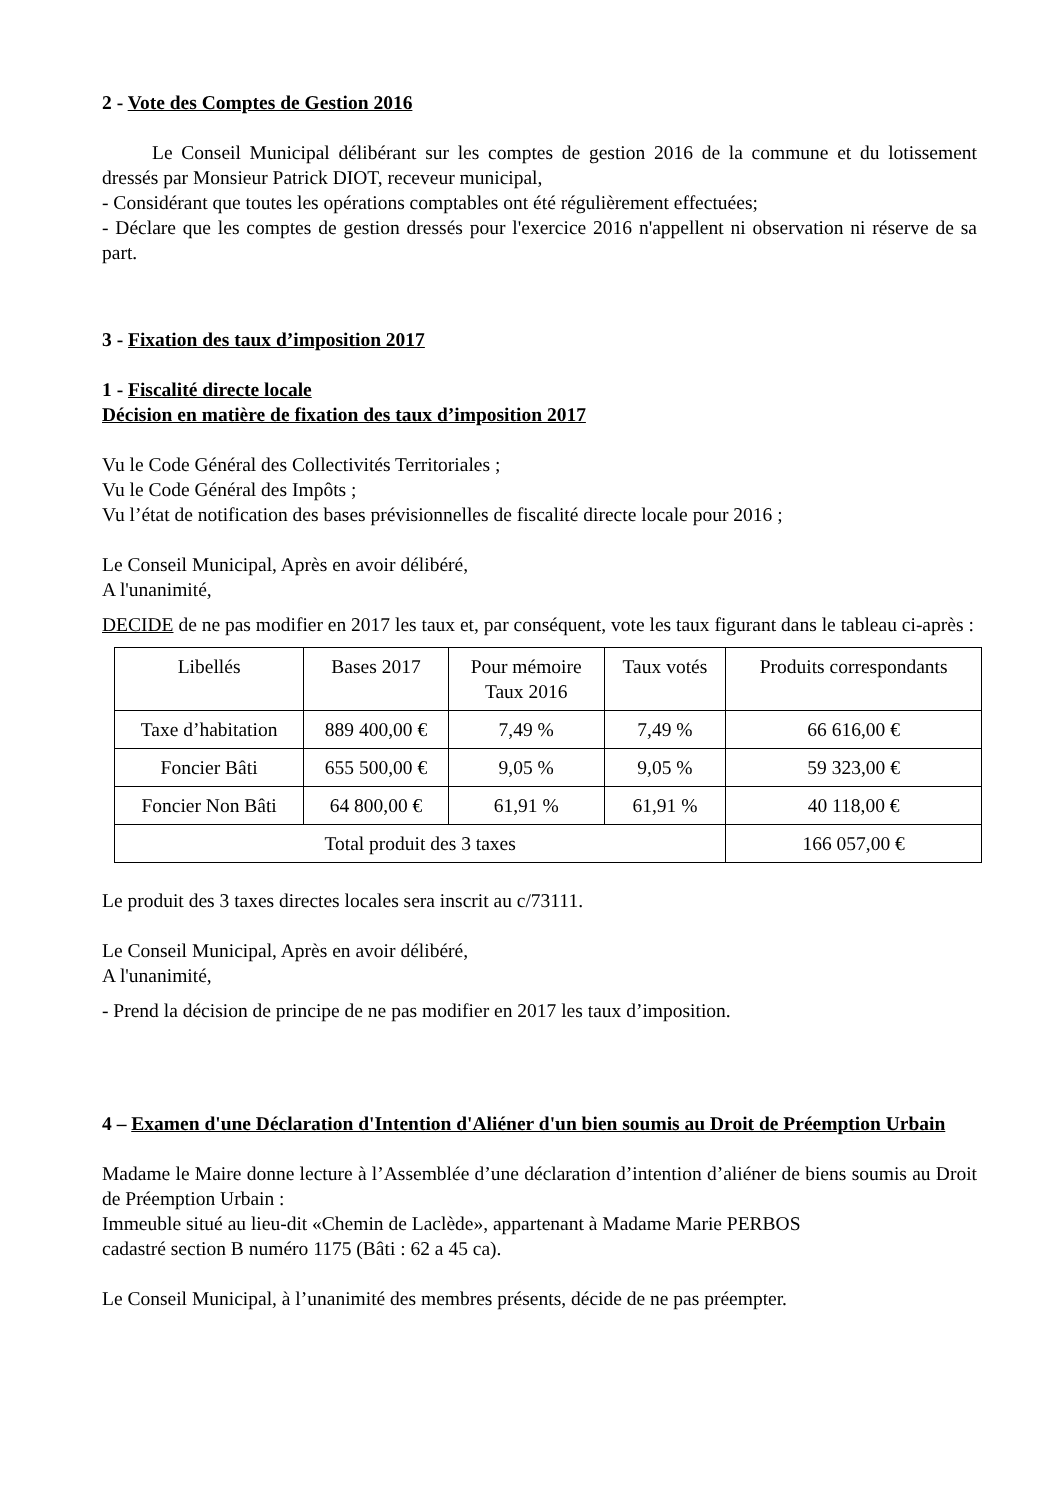2 - Vote des Comptes de Gestion 2016
Le Conseil Municipal délibérant sur les comptes de gestion 2016 de la commune et du lotissement dressés par Monsieur Patrick DIOT, receveur municipal,
- Considérant que toutes les opérations comptables ont été régulièrement effectuées;
- Déclare que les comptes de gestion dressés pour l'exercice 2016 n'appellent ni observation ni réserve de sa part.
3 - Fixation des taux d’imposition 2017
1 - Fiscalité directe locale
Décision en matière de fixation des taux d’imposition 2017
Vu le Code Général des Collectivités Territoriales ;
Vu le Code Général des Impôts ;
Vu l’état de notification des bases prévisionnelles de fiscalité directe locale pour 2016 ;
Le Conseil Municipal, Après en avoir délibéré,
A l'unanimité,
DECIDE de ne pas modifier en 2017 les taux et, par conséquent, vote les taux figurant dans le tableau ci-après :
| Libellés | Bases 2017 | Pour mémoire Taux 2016 | Taux votés | Produits correspondants |
| --- | --- | --- | --- | --- |
| Taxe d’habitation | 889 400,00 € | 7,49 % | 7,49 % | 66 616,00 € |
| Foncier Bâti | 655 500,00 € | 9,05 % | 9,05 % | 59 323,00 € |
| Foncier Non Bâti | 64 800,00 € | 61,91 % | 61,91 % | 40 118,00 € |
| Total produit des 3 taxes | | | | 166 057,00 € |
Le produit des 3 taxes directes locales sera inscrit au c/73111.
Le Conseil Municipal, Après en avoir délibéré,
A l'unanimité,
- Prend la décision de principe de ne pas modifier en 2017 les taux d’imposition.
4 – Examen d'une Déclaration d'Intention d'Aliéner d'un bien soumis au Droit de Préemption Urbain
Madame le Maire donne lecture à l’Assemblée d’une déclaration d’intention d’aliéner de biens soumis au Droit de Préemption Urbain :
Immeuble situé au lieu-dit «Chemin de Laclède», appartenant à Madame Marie PERBOS
cadastré section B numéro 1175 (Bâti : 62 a 45 ca).
Le Conseil Municipal, à l’unanimité des membres présents, décide de ne pas préempter.